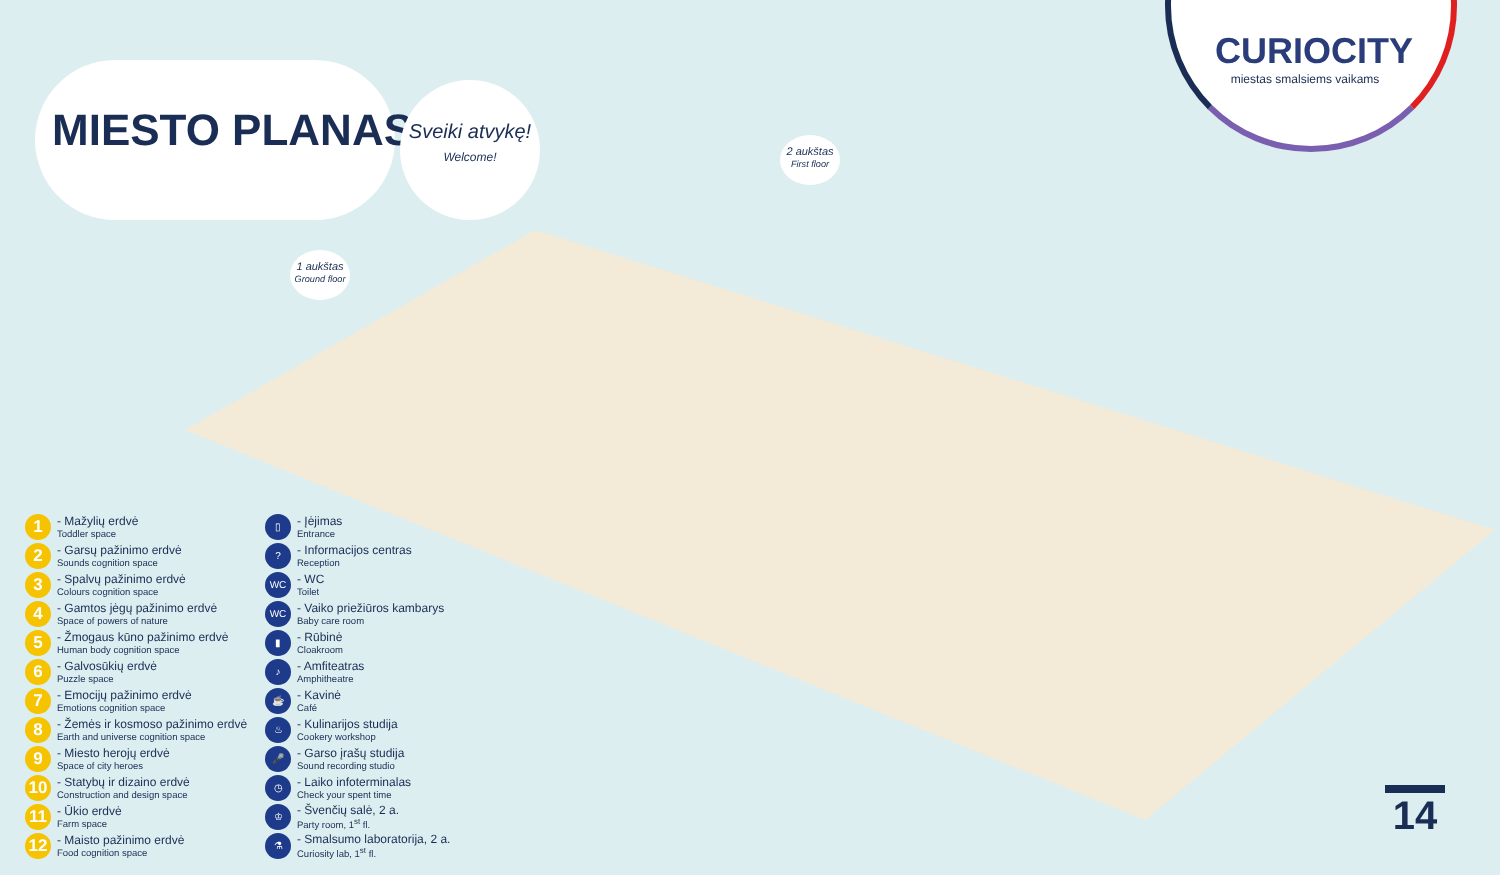MIESTO PLANAS
Sveiki atvykę!
Welcome!
CURIOCITY
miestas smalsiems vaikams
1 aukštas
Ground floor
2 aukštas
First floor
1
- Mažylių erdvė
Toddler space
2
- Garsų pažinimo erdvė
Sounds cognition space
3
- Spalvų pažinimo erdvė
Colours cognition space
4
- Gamtos jėgų pažinimo erdvė
Space of powers of nature
5
- Žmogaus kūno pažinimo erdvė
Human body cognition space
6
- Galvosūkių erdvė
Puzzle space
7
- Emocijų pažinimo erdvė
Emotions cognition space
8
- Žemės ir kosmoso pažinimo erdvė
Earth and universe cognition space
9
- Miesto herojų erdvė
Space of city heroes
10
- Statybų ir dizaino erdvė
Construction and design space
11
- Ūkio erdvė
Farm space
12
- Maisto pažinimo erdvė
Food cognition space
▯
- Įėjimas
Entrance
?
- Informacijos centras
Reception
WC
- WC
Toilet
WC
- Vaiko priežiūros kambarys
Baby care room
▮
- Rūbinė
Cloakroom
♪
- Amfiteatras
Amphitheatre
☕
- Kavinė
Café
♨
- Kulinarijos studija
Cookery workshop
🎤
- Garso įrašų studija
Sound recording studio
◷
- Laiko infoterminalas
Check your spent time
♔
- Švenčių salė, 2 a.
Party room, 1<sup>st</sup> fl.
⚗
- Smalsumo laboratorija, 2 a.
Curiosity lab, 1<sup>st</sup> fl.
14